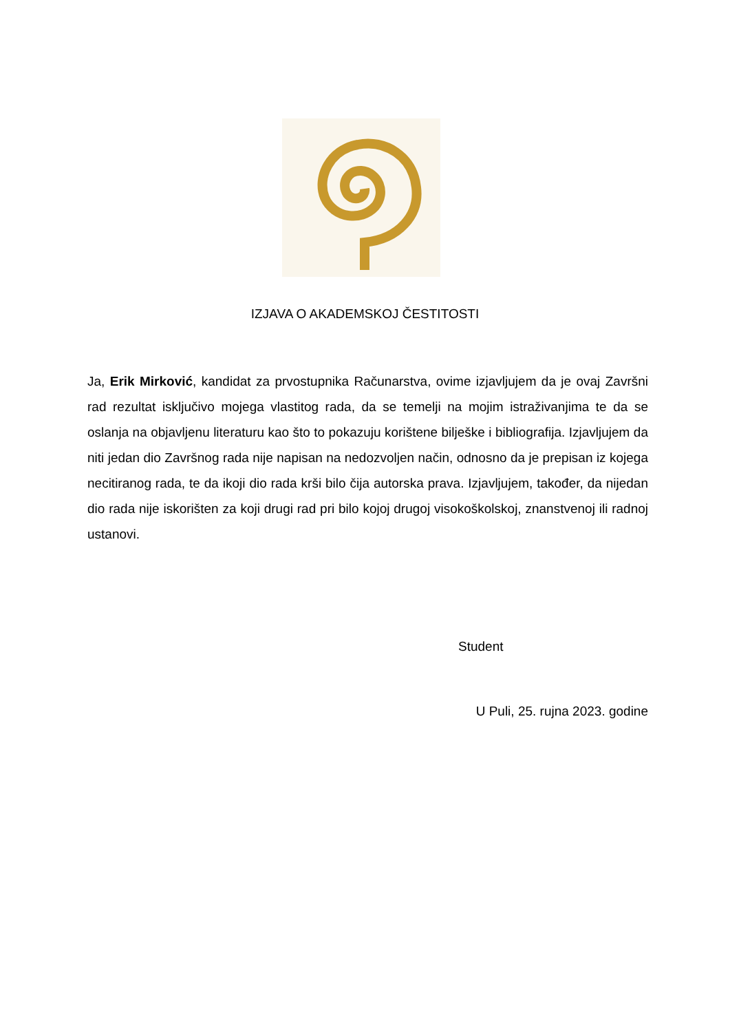IZJAVA O AKADEMSKOJ ČESTITOSTI
Ja, Erik Mirković, kandidat za prvostupnika Računarstva, ovime izjavljujem da je ovaj Završni rad rezultat isključivo mojega vlastitog rada, da se temelji na mojim istraživanjima te da se oslanja na objavljenu literaturu kao što to pokazuju korištene bilješke i bibliografija. Izjavljujem da niti jedan dio Završnog rada nije napisan na nedozvoljen način, odnosno da je prepisan iz kojega necitiranog rada, te da ikoji dio rada krši bilo čija autorska prava. Izjavljujem, također, da nijedan dio rada nije iskorišten za koji drugi rad pri bilo kojoj drugoj visokoškolskoj, znanstvenoj ili radnoj ustanovi.
Student
U Puli, 25. rujna 2023. godine